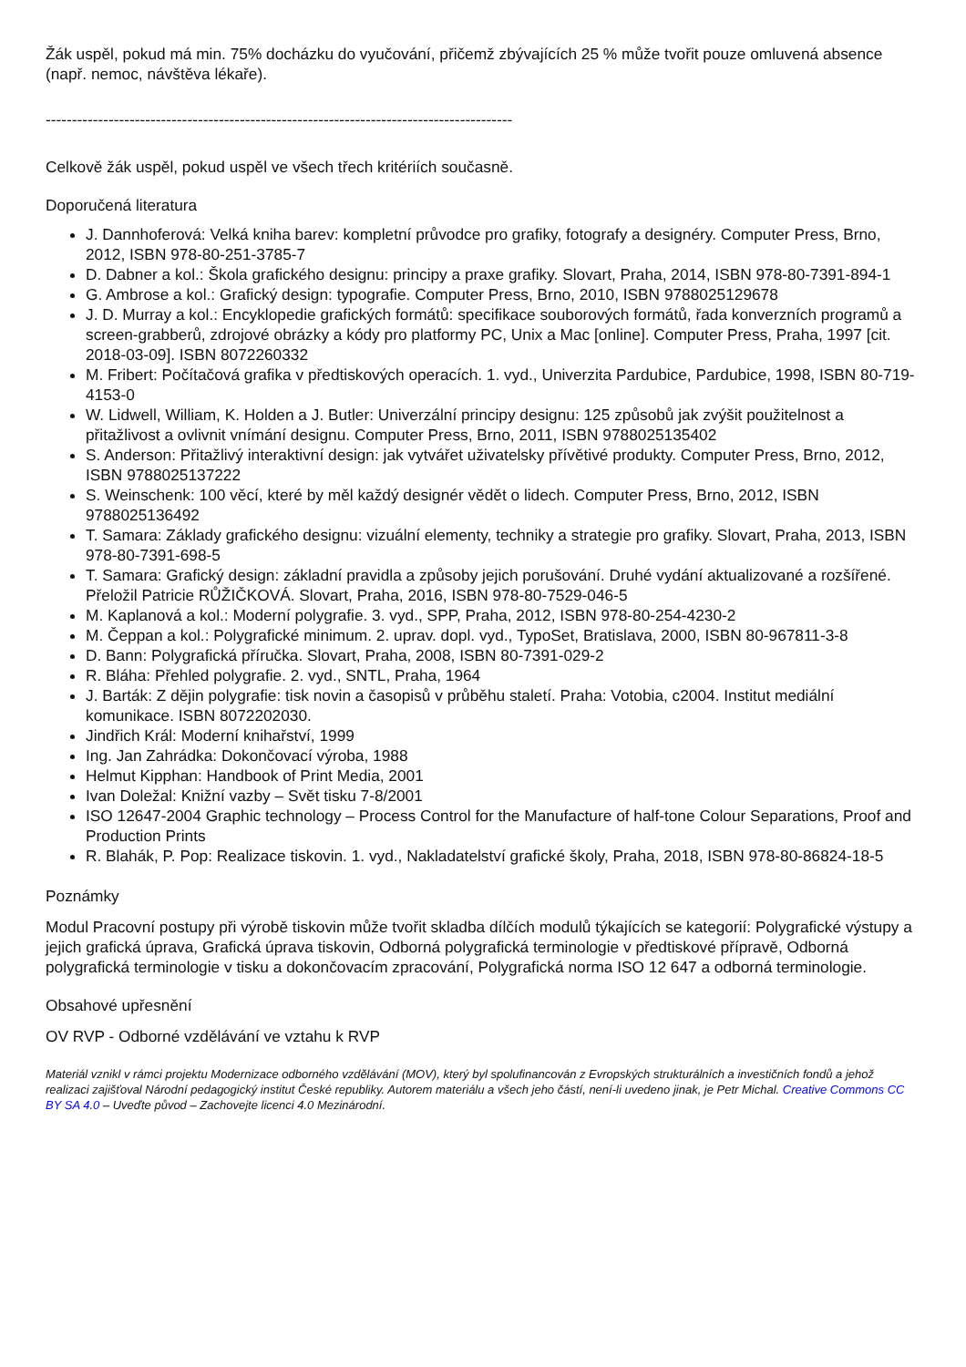Žák uspěl, pokud má min. 75% docházku do vyučování, přičemž zbývajících 25 % může tvořit pouze omluvená absence (např. nemoc, návštěva lékaře).
-----------------------------------------------------------------------------------------
Celkově žák uspěl, pokud uspěl ve všech třech kritériích současně.
Doporučená literatura
J. Dannhoferová: Velká kniha barev: kompletní průvodce pro grafiky, fotografy a designéry. Computer Press, Brno, 2012, ISBN 978-80-251-3785-7
D. Dabner a kol.: Škola grafického designu: principy a praxe grafiky. Slovart, Praha, 2014, ISBN 978-80-7391-894-1
G. Ambrose a kol.: Grafický design: typografie. Computer Press, Brno, 2010, ISBN 9788025129678
J. D. Murray a kol.: Encyklopedie grafických formátů: specifikace souborových formátů, řada konverzních programů a screen-grabberů, zdrojové obrázky a kódy pro platformy PC, Unix a Mac [online]. Computer Press, Praha, 1997 [cit. 2018-03-09]. ISBN 8072260332
M. Fribert: Počítačová grafika v předtiskových operacích. 1. vyd., Univerzita Pardubice, Pardubice, 1998, ISBN 80-719-4153-0
W. Lidwell, William, K. Holden a J. Butler: Univerzální principy designu: 125 způsobů jak zvýšit použitelnost a přitažlivost a ovlivnit vnímání designu. Computer Press, Brno, 2011, ISBN 9788025135402
S. Anderson: Přitažlivý interaktivní design: jak vytvářet uživatelsky přívětivé produkty. Computer Press, Brno, 2012, ISBN 9788025137222
S. Weinschenk: 100 věcí, které by měl každý designér vědět o lidech. Computer Press, Brno, 2012, ISBN 9788025136492
T. Samara: Základy grafického designu: vizuální elementy, techniky a strategie pro grafiky. Slovart, Praha, 2013, ISBN 978-80-7391-698-5
T. Samara: Grafický design: základní pravidla a způsoby jejich porušování. Druhé vydání aktualizované a rozšířené. Přeložil Patricie RŮŽIČKOVÁ. Slovart, Praha, 2016, ISBN 978-80-7529-046-5
M. Kaplanová a kol.: Moderní polygrafie. 3. vyd., SPP, Praha, 2012, ISBN 978-80-254-4230-2
M. Čeppan a kol.: Polygrafické minimum. 2. uprav. dopl. vyd., TypoSet, Bratislava, 2000, ISBN 80-967811-3-8
D. Bann: Polygrafická příručka. Slovart, Praha, 2008, ISBN 80-7391-029-2
R. Bláha: Přehled polygrafie. 2. vyd., SNTL, Praha, 1964
J. Barták: Z dějin polygrafie: tisk novin a časopisů v průběhu staletí. Praha: Votobia, c2004. Institut mediální komunikace. ISBN 8072202030.
Jindřich Král: Moderní knihařství, 1999
Ing. Jan Zahrádka: Dokončovací výroba, 1988
Helmut Kipphan: Handbook of Print Media, 2001
Ivan Doležal: Knižní vazby – Svět tisku 7-8/2001
ISO 12647-2004 Graphic technology – Process Control for the Manufacture of half-tone Colour Separations, Proof and Production Prints
R. Blahák, P. Pop: Realizace tiskovin. 1. vyd., Nakladatelství grafické školy, Praha, 2018, ISBN 978-80-86824-18-5
Poznámky
Modul Pracovní postupy při výrobě tiskovin může tvořit skladba dílčích modulů týkajících se kategorií: Polygrafické výstupy a jejich grafická úprava, Grafická úprava tiskovin, Odborná polygrafická terminologie v předtiskové přípravě, Odborná polygrafická terminologie v tisku a dokončovacím zpracování, Polygrafická norma ISO 12 647 a odborná terminologie.
Obsahové upřesnění
OV RVP - Odborné vzdělávání ve vztahu k RVP
Materiál vznikl v rámci projektu Modernizace odborného vzdělávání (MOV), který byl spolufinancován z Evropských strukturálních a investičních fondů a jehož realizaci zajišťoval Národní pedagogický institut České republiky. Autorem materiálu a všech jeho částí, není-li uvedeno jinak, je Petr Michal. Creative Commons CC BY SA 4.0 – Uveďte původ – Zachovejte licenci 4.0 Mezinárodní.